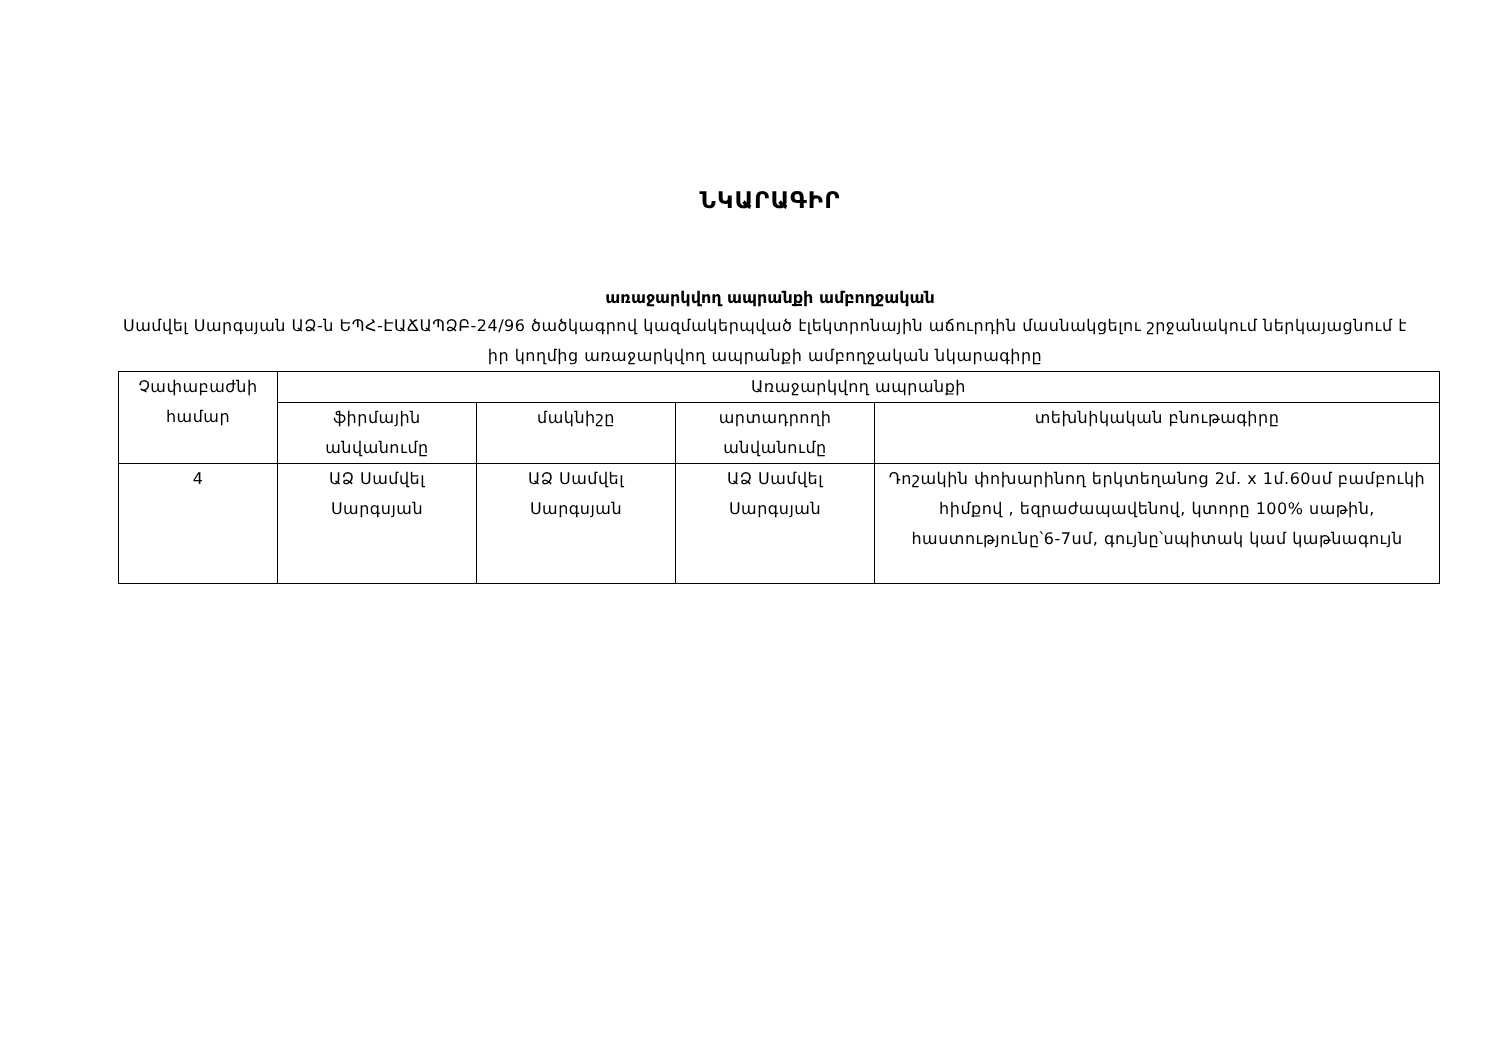ՆԿԱՐԱԳԻՐ
առաջարկվող ապրանքի ամբողջական
Սամվել Սարգսյան ԱՁ-ն ԵՊՀ-ԷԱՃԱՊՁԲ-24/96 ծածկագրով կազմակերպված էլեկտրոնային աճուրդին մասնակցելու շրջանակում ներկայացնում է իր կողմից առաջարկվող ապրանքի ամբողջական նկարագիրը
| Չափաբաժնի համար | Առաջարկվող ապրանքի | | | |
| --- | --- | --- | --- | --- |
| | ֆիրմային անվանումը | մակնիշը | արտադրողի անվանումը | տեխնիկական բնութագիրը |
| 4 | ԱՁ Սամվել Սարգսյան | ԱՁ Սամվել Սարգսյան | ԱՁ Սամվել Սարգսյան | Դոշակին փոխարինող երկտեղանոց 2մ. x 1մ.60սմ բամբուկի հիմքով , եզրաժապավենով, կտորը 100% սաթին, հաստությունը՝6-7սմ, գույնը՝սպիտակ կամ կաթնագույն |